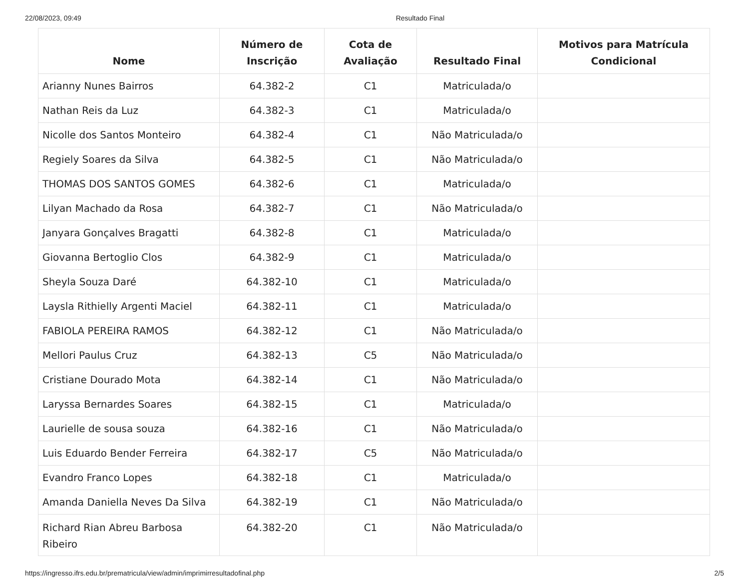22/08/2023, 09:49 Resultado Final
| Nome | Número de Inscrição | Cota de Avaliação | Resultado Final | Motivos para Matrícula Condicional |
| --- | --- | --- | --- | --- |
| Arianny Nunes Bairros | 64.382-2 | C1 | Matriculada/o | |
| Nathan Reis da Luz | 64.382-3 | C1 | Matriculada/o | |
| Nicolle dos Santos Monteiro | 64.382-4 | C1 | Não Matriculada/o | |
| Regiely Soares da Silva | 64.382-5 | C1 | Não Matriculada/o | |
| THOMAS DOS SANTOS GOMES | 64.382-6 | C1 | Matriculada/o | |
| Lilyan Machado da Rosa | 64.382-7 | C1 | Não Matriculada/o | |
| Janyara Gonçalves Bragatti | 64.382-8 | C1 | Matriculada/o | |
| Giovanna Bertoglio Clos | 64.382-9 | C1 | Matriculada/o | |
| Sheyla Souza Daré | 64.382-10 | C1 | Matriculada/o | |
| Laysla Rithielly Argenti Maciel | 64.382-11 | C1 | Matriculada/o | |
| FABIOLA PEREIRA RAMOS | 64.382-12 | C1 | Não Matriculada/o | |
| Mellori Paulus Cruz | 64.382-13 | C5 | Não Matriculada/o | |
| Cristiane Dourado Mota | 64.382-14 | C1 | Não Matriculada/o | |
| Laryssa Bernardes Soares | 64.382-15 | C1 | Matriculada/o | |
| Laurielle de sousa souza | 64.382-16 | C1 | Não Matriculada/o | |
| Luis Eduardo Bender Ferreira | 64.382-17 | C5 | Não Matriculada/o | |
| Evandro Franco Lopes | 64.382-18 | C1 | Matriculada/o | |
| Amanda Daniella Neves Da Silva | 64.382-19 | C1 | Não Matriculada/o | |
| Richard Rian Abreu Barbosa Ribeiro | 64.382-20 | C1 | Não Matriculada/o | |
https://ingresso.ifrs.edu.br/prematricula/view/admin/imprimirresultadofinal.php 2/5